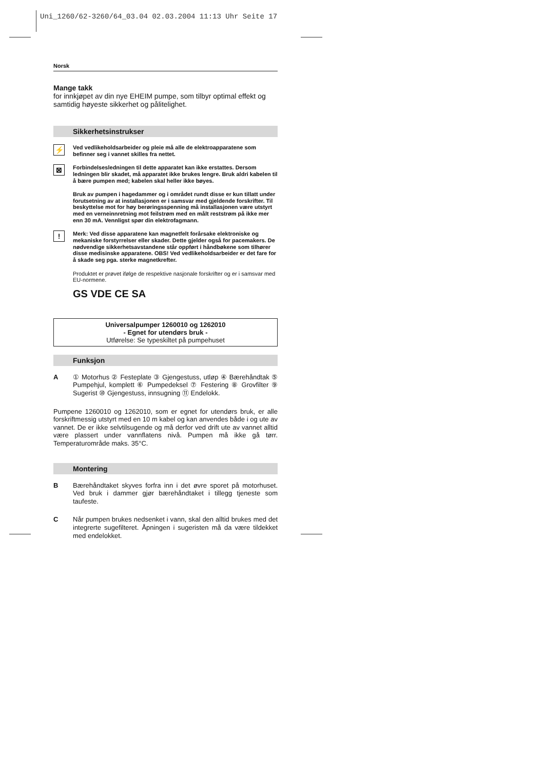Uni_1260/62-3260/64_03.04 02.03.2004 11:13 Uhr Seite 17
Norsk
Mange takk
for innkjøpet av din nye EHEIM pumpe, som tilbyr optimal effekt og samtidig høyeste sikkerhet og pålitelighet.
Sikkerhetsinstrukser
⚡
Ved vedlikeholdsarbeider og pleie må alle de elektroapparatene som befinner seg i vannet skilles fra nettet.
⊠
Forbindelsesledningen til dette apparatet kan ikke erstattes. Dersom ledningen blir skadet, må apparatet ikke brukes lengre. Bruk aldri kabelen til å bære pumpen med; kabelen skal heller ikke bøyes.
Bruk av pumpen i hagedammer og i området rundt disse er kun tillatt under forutsetning av at installasjonen er i samsvar med gjeldende forskrifter. Til beskyttelse mot for høy berøringsspenning må installasjonen være utstyrt med en verneinnretning mot feilstrøm med en målt reststrøm på ikke mer enn 30 mA. Vennligst spør din elektrofagmann.
!
Merk: Ved disse apparatene kan magnetfelt forårsake elektroniske og mekaniske forstyrrelser eller skader. Dette gjelder også for pacemakers. De nødvendige sikkerhetsavstandene står oppført i håndbøkene som tilhører disse medisinske apparatene. OBS! Ved vedlikeholdsarbeider er det fare for å skade seg pga. sterke magnetkrefter.
Produktet er prøvet ifølge de respektive nasjonale forskrifter og er i samsvar med EU-normene.
GS VDE CE SA
Universalpumper 1260010 og 1262010
- Egnet for utendørs bruk -
Utførelse: Se typeskiltet på pumpehuset
Funksjon
A ① Motorhus ② Festeplate ③ Gjengestuss, utløp ④ Bærehåndtak ⑤ Pumpehjul, komplett ⑥ Pumpedeksel ⑦ Festering ⑧ Grovfilter ⑨ Sugerist ⑩ Gjengestuss, innsugning ⑪ Endelokk.
Pumpene 1260010 og 1262010, som er egnet for utendørs bruk, er alle forskriftmessig utstyrt med en 10 m kabel og kan anvendes både i og ute av vannet. De er ikke selvtilsugende og må derfor ved drift ute av vannet alltid være plassert under vannflatens nivå. Pumpen må ikke gå tørr. Temperaturområde maks. 35°C.
Montering
B Bærehåndtaket skyves forfra inn i det øvre sporet på motorhuset. Ved bruk i dammer gjør bærehåndtaket i tillegg tjeneste som taufeste.
C Når pumpen brukes nedsenket i vann, skal den alltid brukes med det integrerte sugefilteret. Åpningen i sugeristen må da være tildekket med endelokket.